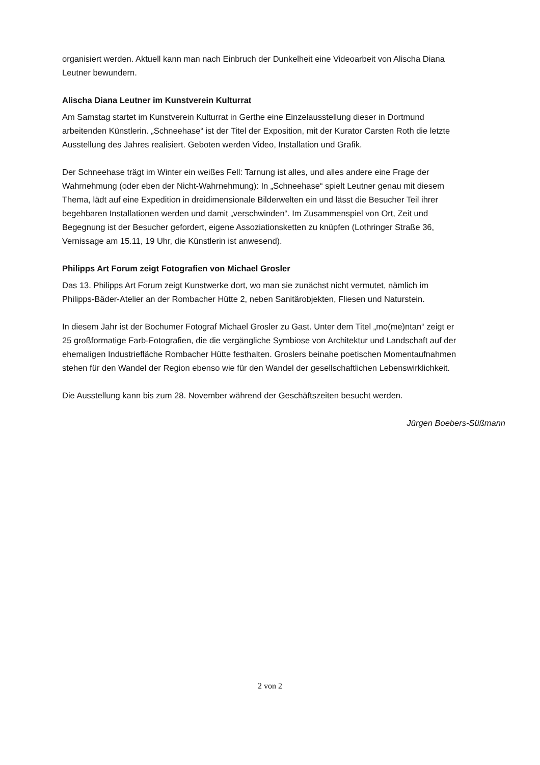organisiert werden. Aktuell kann man nach Einbruch der Dunkelheit eine Videoarbeit von Alischa Diana
Leutner bewundern.
Alischa Diana Leutner im Kunstverein Kulturrat
Am Samstag startet im Kunstverein Kulturrat in Gerthe eine Einzelausstellung dieser in Dortmund
arbeitenden Künstlerin. „Schneehase“ ist der Titel der Exposition, mit der Kurator Carsten Roth die letzte
Ausstellung des Jahres realisiert. Geboten werden Video, Installation und Grafik.
Der Schneehase trägt im Winter ein weißes Fell: Tarnung ist alles, und alles andere eine Frage der
Wahrnehmung (oder eben der Nicht-Wahrnehmung): In „Schneehase“ spielt Leutner genau mit diesem
Thema, lädt auf eine Expedition in dreidimensionale Bilderwelten ein und lässt die Besucher Teil ihrer
begehbaren Installationen werden und damit „verschwinden“. Im Zusammenspiel von Ort, Zeit und
Begegnung ist der Besucher gefordert, eigene Assoziationsketten zu knüpfen (Lothringer Straße 36,
Vernissage am 15.11, 19 Uhr, die Künstlerin ist anwesend).
Philipps Art Forum zeigt Fotografien von Michael Grosler
Das 13. Philipps Art Forum zeigt Kunstwerke dort, wo man sie zunächst nicht vermutet, nämlich im
Philipps-Bäder-Atelier an der Rombacher Hütte 2, neben Sanitärobjekten, Fliesen und Naturstein.
In diesem Jahr ist der Bochumer Fotograf Michael Grosler zu Gast. Unter dem Titel „mo(me)ntan“ zeigt er
25 großformatige Farb-Fotografien, die die vergängliche Symbiose von Architektur und Landschaft auf der
ehemaligen Industriefläche Rombacher Hütte festhalten. Groslers beinahe poetischen Momentaufnahmen
stehen für den Wandel der Region ebenso wie für den Wandel der gesellschaftlichen Lebenswirklichkeit.
Die Ausstellung kann bis zum 28. November während der Geschäftszeiten besucht werden.
Jürgen Boebers-Süßmann
2 von 2